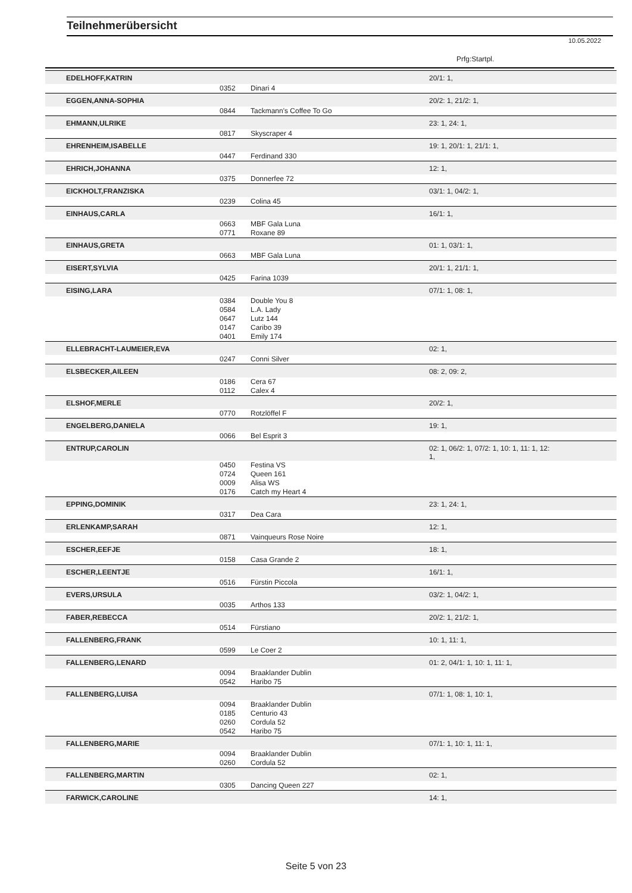Teilnehmerübersicht
10.05.2022
Prfg:Startpl.
| EDELHOFF,KATRIN | | | 20/1: 1, |
| | 0352 | Dinari 4 | |
| EGGEN,ANNA-SOPHIA | | | 20/2: 1, 21/2: 1, |
| | 0844 | Tackmann's Coffee To Go | |
| EHMANN,ULRIKE | | | 23: 1, 24: 1, |
| | 0817 | Skyscraper 4 | |
| EHRENHEIM,ISABELLE | | | 19: 1, 20/1: 1, 21/1: 1, |
| | 0447 | Ferdinand 330 | |
| EHRICH,JOHANNA | | | 12: 1, |
| | 0375 | Donnerfee 72 | |
| EICKHOLT,FRANZISKA | | | 03/1: 1, 04/2: 1, |
| | 0239 | Colina 45 | |
| EINHAUS,CARLA | | | 16/1: 1, |
| | 0663 | MBF Gala Luna | |
| | 0771 | Roxane 89 | |
| EINHAUS,GRETA | | | 01: 1, 03/1: 1, |
| | 0663 | MBF Gala Luna | |
| EISERT,SYLVIA | | | 20/1: 1, 21/1: 1, |
| | 0425 | Farina 1039 | |
| EISING,LARA | | | 07/1: 1, 08: 1, |
| | 0384 | Double You 8 | |
| | 0584 | L.A. Lady | |
| | 0647 | Lutz 144 | |
| | 0147 | Caribo 39 | |
| | 0401 | Emily 174 | |
| ELLEBRACHT-LAUMEIER,EVA | | | 02: 1, |
| | 0247 | Conni Silver | |
| ELSBECKER,AILEEN | | | 08: 2, 09: 2, |
| | 0186 | Cera 67 | |
| | 0112 | Calex 4 | |
| ELSHOF,MERLE | | | 20/2: 1, |
| | 0770 | Rotzlöffel F | |
| ENGELBERG,DANIELA | | | 19: 1, |
| | 0066 | Bel Esprit 3 | |
| ENTRUP,CAROLIN | | | 02: 1, 06/2: 1, 07/2: 1, 10: 1, 11: 1, 12: 1, |
| | 0450 | Festina VS | |
| | 0724 | Queen 161 | |
| | 0009 | Alisa WS | |
| | 0176 | Catch my Heart 4 | |
| EPPING,DOMINIK | | | 23: 1, 24: 1, |
| | 0317 | Dea Cara | |
| ERLENKAMP,SARAH | | | 12: 1, |
| | 0871 | Vainqueurs Rose Noire | |
| ESCHER,EEFJE | | | 18: 1, |
| | 0158 | Casa Grande 2 | |
| ESCHER,LEENTJE | | | 16/1: 1, |
| | 0516 | Fürstin Piccola | |
| EVERS,URSULA | | | 03/2: 1, 04/2: 1, |
| | 0035 | Arthos 133 | |
| FABER,REBECCA | | | 20/2: 1, 21/2: 1, |
| | 0514 | Fürstiano | |
| FALLENBERG,FRANK | | | 10: 1, 11: 1, |
| | 0599 | Le Coer 2 | |
| FALLENBERG,LENARD | | | 01: 2, 04/1: 1, 10: 1, 11: 1, |
| | 0094 | Braaklander Dublin | |
| | 0542 | Haribo 75 | |
| FALLENBERG,LUISA | | | 07/1: 1, 08: 1, 10: 1, |
| | 0094 | Braaklander Dublin | |
| | 0185 | Centurio 43 | |
| | 0260 | Cordula 52 | |
| | 0542 | Haribo 75 | |
| FALLENBERG,MARIE | | | 07/1: 1, 10: 1, 11: 1, |
| | 0094 | Braaklander Dublin | |
| | 0260 | Cordula 52 | |
| FALLENBERG,MARTIN | | | 02: 1, |
| | 0305 | Dancing Queen 227 | |
| FARWICK,CAROLINE | | | 14: 1, |
Seite 5 von 23